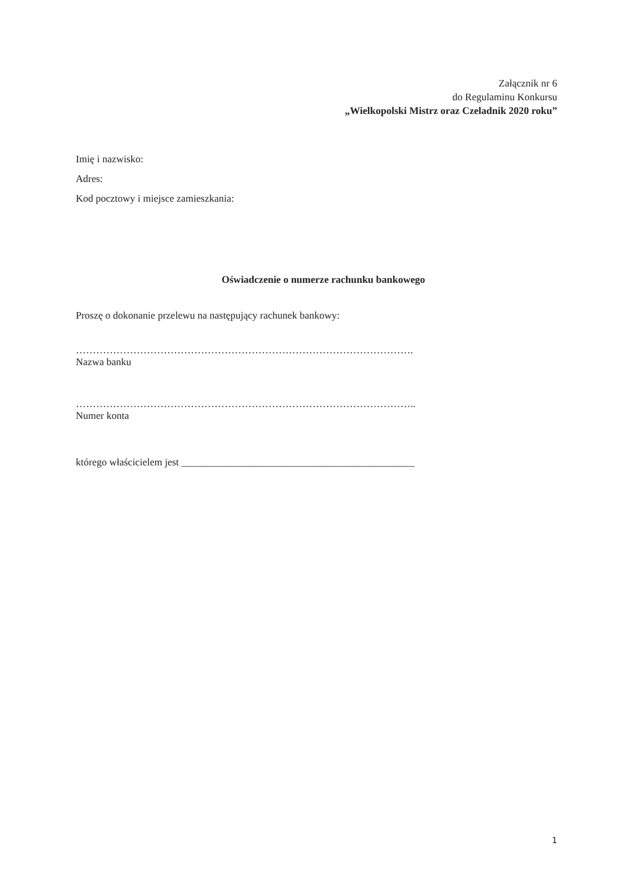Załącznik nr 6
do Regulaminu Konkursu
„Wielkopolski Mistrz oraz Czeladnik 2020 roku”
Imię i nazwisko:
Adres:
Kod pocztowy i miejsce zamieszkania:
Oświadczenie o numerze rachunku bankowego
Proszę o dokonanie przelewu na następujący rachunek bankowy:
……………………………………………………………………………………….
Nazwa banku
………………………………………………………………………………………..
Numer konta
którego właścicielem jest ______________________________________________
1